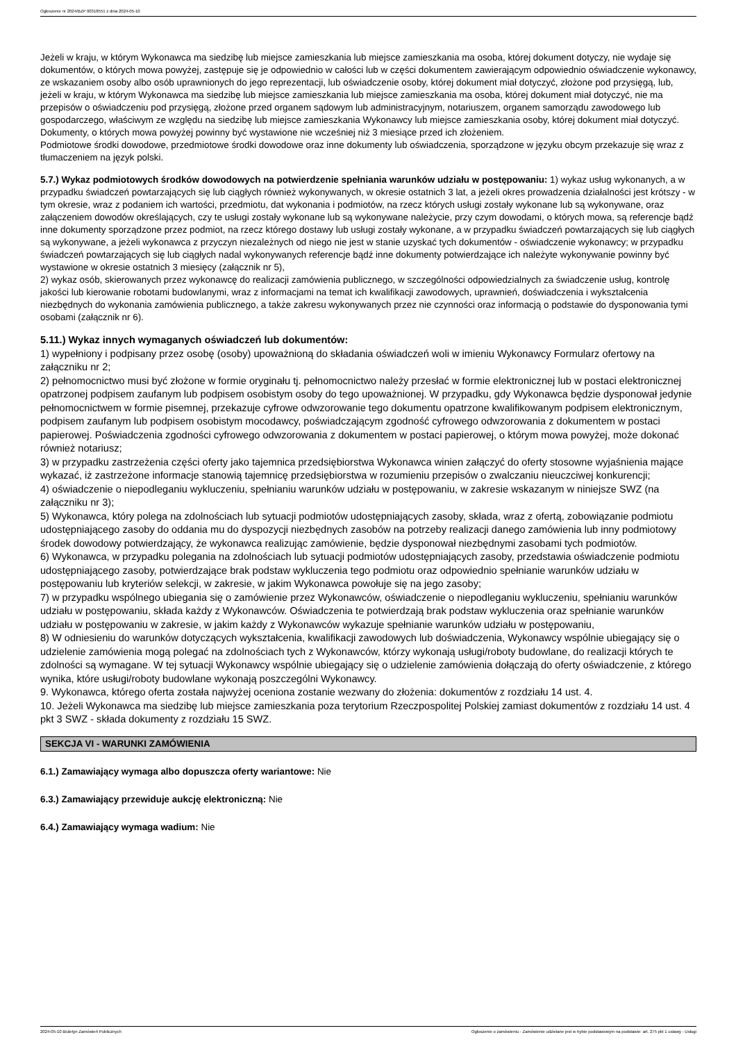Ogłoszenie nr 2024/BZP 00318551 z dnia 2024-05-10
Jeżeli w kraju, w którym Wykonawca ma siedzibę lub miejsce zamieszkania lub miejsce zamieszkania ma osoba, której dokument dotyczy, nie wydaje się dokumentów, o których mowa powyżej, zastępuje się je odpowiednio w całości lub w części dokumentem zawierającym odpowiednio oświadczenie wykonawcy, ze wskazaniem osoby albo osób uprawnionych do jego reprezentacji, lub oświadczenie osoby, której dokument miał dotyczyć, złożone pod przysięgą, lub, jeżeli w kraju, w którym Wykonawca ma siedzibę lub miejsce zamieszkania lub miejsce zamieszkania ma osoba, której dokument miał dotyczyć, nie ma przepisów o oświadczeniu pod przysięgą, złożone przed organem sądowym lub administracyjnym, notariuszem, organem samorządu zawodowego lub gospodarczego, właściwym ze względu na siedzibę lub miejsce zamieszkania Wykonawcy lub miejsce zamieszkania osoby, której dokument miał dotyczyć.
Dokumenty, o których mowa powyżej powinny być wystawione nie wcześniej niż 3 miesiące przed ich złożeniem.
Podmiotowe środki dowodowe, przedmiotowe środki dowodowe oraz inne dokumenty lub oświadczenia, sporządzone w języku obcym przekazuje się wraz z tłumaczeniem na język polski.
5.7.) Wykaz podmiotowych środków dowodowych na potwierdzenie spełniania warunków udziału w postępowaniu: 1) wykaz usług wykonanych, a w przypadku świadczeń powtarzających się lub ciągłych również wykonywanych, w okresie ostatnich 3 lat, a jeżeli okres prowadzenia działalności jest krótszy - w tym okresie, wraz z podaniem ich wartości, przedmiotu, dat wykonania i podmiotów, na rzecz których usługi zostały wykonane lub są wykonywane, oraz załączeniem dowodów określających, czy te usługi zostały wykonane lub są wykonywane należycie, przy czym dowodami, o których mowa, są referencje bądź inne dokumenty sporządzone przez podmiot, na rzecz którego dostawy lub usługi zostały wykonane, a w przypadku świadczeń powtarzających się lub ciągłych są wykonywane, a jeżeli wykonawca z przyczyn niezależnych od niego nie jest w stanie uzyskać tych dokumentów - oświadczenie wykonawcy; w przypadku świadczeń powtarzających się lub ciągłych nadal wykonywanych referencje bądź inne dokumenty potwierdzające ich należyte wykonywanie powinny być wystawione w okresie ostatnich 3 miesięcy (załącznik nr 5),
2) wykaz osób, skierowanych przez wykonawcę do realizacji zamówienia publicznego, w szczególności odpowiedzialnych za świadczenie usług, kontrolę jakości lub kierowanie robotami budowlanymi, wraz z informacjami na temat ich kwalifikacji zawodowych, uprawnień, doświadczenia i wykształcenia niezbędnych do wykonania zamówienia publicznego, a także zakresu wykonywanych przez nie czynności oraz informacją o podstawie do dysponowania tymi osobami (załącznik nr 6).
5.11.) Wykaz innych wymaganych oświadczeń lub dokumentów:
1) wypełniony i podpisany przez osobę (osoby) upoważnioną do składania oświadczeń woli w imieniu Wykonawcy Formularz ofertowy na załączniku nr 2;
2) pełnomocnictwo musi być złożone w formie oryginału tj. pełnomocnictwo należy przesłać w formie elektronicznej lub w postaci elektronicznej opatrzonej podpisem zaufanym lub podpisem osobistym osoby do tego upoważnionej. W przypadku, gdy Wykonawca będzie dysponował jedynie pełnomocnictwem w formie pisemnej, przekazuje cyfrowe odwzorowanie tego dokumentu opatrzone kwalifikowanym podpisem elektronicznym, podpisem zaufanym lub podpisem osobistym mocodawcy, poświadczającym zgodność cyfrowego odwzorowania z dokumentem w postaci papierowej. Poświadczenia zgodności cyfrowego odwzorowania z dokumentem w postaci papierowej, o którym mowa powyżej, może dokonać również notariusz;
3) w przypadku zastrzeżenia części oferty jako tajemnica przedsiębiorstwa Wykonawca winien załączyć do oferty stosowne wyjaśnienia mające wykazać, iż zastrzeżone informacje stanowią tajemnicę przedsiębiorstwa w rozumieniu przepisów o zwalczaniu nieuczciwej konkurencji;
4) oświadczenie o niepodleganiu wykluczeniu, spełnianiu warunków udziału w postępowaniu, w zakresie wskazanym w niniejsze SWZ (na załączniku nr 3);
5) Wykonawca, który polega na zdolnościach lub sytuacji podmiotów udostępniających zasoby, składa, wraz z ofertą, zobowiązanie podmiotu udostępniającego zasoby do oddania mu do dyspozycji niezbędnych zasobów na potrzeby realizacji danego zamówienia lub inny podmiotowy środek dowodowy potwierdzający, że wykonawca realizując zamówienie, będzie dysponował niezbędnymi zasobami tych podmiotów.
6) Wykonawca, w przypadku polegania na zdolnościach lub sytuacji podmiotów udostępniających zasoby, przedstawia oświadczenie podmiotu udostępniającego zasoby, potwierdzające brak podstaw wykluczenia tego podmiotu oraz odpowiednio spełnianie warunków udziału w postępowaniu lub kryteriów selekcji, w zakresie, w jakim Wykonawca powołuje się na jego zasoby;
7) w przypadku wspólnego ubiegania się o zamówienie przez Wykonawców, oświadczenie o niepodleganiu wykluczeniu, spełnianiu warunków udziału w postępowaniu, składa każdy z Wykonawców. Oświadczenia te potwierdzają brak podstaw wykluczenia oraz spełnianie warunków udziału w postępowaniu w zakresie, w jakim każdy z Wykonawców wykazuje spełnianie warunków udziału w postępowaniu,
8) W odniesieniu do warunków dotyczących wykształcenia, kwalifikacji zawodowych lub doświadczenia, Wykonawcy wspólnie ubiegający się o udzielenie zamówienia mogą polegać na zdolnościach tych z Wykonawców, którzy wykonają usługi/roboty budowlane, do realizacji których te zdolności są wymagane. W tej sytuacji Wykonawcy wspólnie ubiegający się o udzielenie zamówienia dołączają do oferty oświadczenie, z którego wynika, które usługi/roboty budowlane wykonają poszczególni Wykonawcy.
9. Wykonawca, którego oferta została najwyżej oceniona zostanie wezwany do złożenia: dokumentów z rozdziału 14 ust. 4.
10. Jeżeli Wykonawca ma siedzibę lub miejsce zamieszkania poza terytorium Rzeczpospolitej Polskiej zamiast dokumentów z rozdziału 14 ust. 4 pkt 3 SWZ - składa dokumenty z rozdziału 15 SWZ.
SEKCJA VI - WARUNKI ZAMÓWIENIA
6.1.) Zamawiający wymaga albo dopuszcza oferty wariantowe: Nie
6.3.) Zamawiający przewiduje aukcję elektroniczną: Nie
6.4.) Zamawiający wymaga wadium: Nie
2024-05-10 Biuletyn Zamówień Publicznych Ogłoszenie o zamówieniu - Zamówienie udzielane jest w trybie podstawowym na podstawie: art. 275 pkt 1 ustawy - Usługi